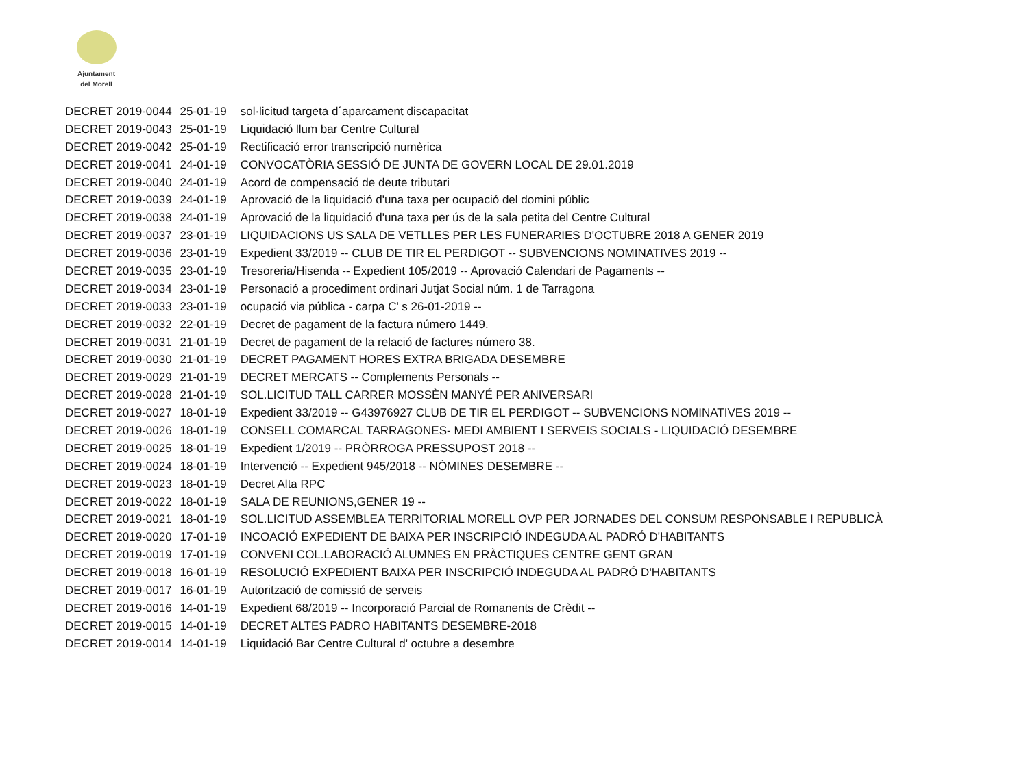Ajuntament
del Morell
| DECRET 2019-0044 | 25-01-19 | sol·licitud targeta d´aparcament discapacitat |
| DECRET 2019-0043 | 25-01-19 | Liquidació llum bar Centre Cultural |
| DECRET 2019-0042 | 25-01-19 | Rectificació error transcripció numèrica |
| DECRET 2019-0041 | 24-01-19 | CONVOCATÒRIA SESSIÓ DE JUNTA DE GOVERN LOCAL DE 29.01.2019 |
| DECRET 2019-0040 | 24-01-19 | Acord de compensació de deute tributari |
| DECRET 2019-0039 | 24-01-19 | Aprovació de la liquidació d'una taxa per ocupació del domini públic |
| DECRET 2019-0038 | 24-01-19 | Aprovació de la liquidació d'una taxa per ús de la sala petita del Centre Cultural |
| DECRET 2019-0037 | 23-01-19 | LIQUIDACIONS US SALA DE VETLLES PER LES FUNERARIES D'OCTUBRE 2018 A GENER 2019 |
| DECRET 2019-0036 | 23-01-19 | Expedient 33/2019 -- CLUB DE TIR EL PERDIGOT -- SUBVENCIONS NOMINATIVES 2019 -- |
| DECRET 2019-0035 | 23-01-19 | Tresoreria/Hisenda -- Expedient 105/2019 -- Aprovació Calendari de Pagaments -- |
| DECRET 2019-0034 | 23-01-19 | Personació a procediment ordinari Jutjat Social núm. 1 de Tarragona |
| DECRET 2019-0033 | 23-01-19 | ocupació via pública - carpa C' s 26-01-2019 -- |
| DECRET 2019-0032 | 22-01-19 | Decret de pagament de la factura número 1449. |
| DECRET 2019-0031 | 21-01-19 | Decret de pagament de la relació de factures número 38. |
| DECRET 2019-0030 | 21-01-19 | DECRET PAGAMENT HORES EXTRA BRIGADA DESEMBRE |
| DECRET 2019-0029 | 21-01-19 | DECRET MERCATS -- Complements Personals -- |
| DECRET 2019-0028 | 21-01-19 | SOL.LICITUD TALL CARRER MOSSÈN MANYÉ PER ANIVERSARI |
| DECRET 2019-0027 | 18-01-19 | Expedient 33/2019 -- G43976927 CLUB DE TIR EL PERDIGOT -- SUBVENCIONS NOMINATIVES 2019 -- |
| DECRET 2019-0026 | 18-01-19 | CONSELL COMARCAL TARRAGONES- MEDI AMBIENT I SERVEIS SOCIALS - LIQUIDACIÓ DESEMBRE |
| DECRET 2019-0025 | 18-01-19 | Expedient 1/2019 -- PRÒRROGA PRESSUPOST 2018 -- |
| DECRET 2019-0024 | 18-01-19 | Intervenció -- Expedient 945/2018 -- NÒMINES DESEMBRE -- |
| DECRET 2019-0023 | 18-01-19 | Decret Alta RPC |
| DECRET 2019-0022 | 18-01-19 | SALA DE REUNIONS,GENER 19 -- |
| DECRET 2019-0021 | 18-01-19 | SOL.LICITUD ASSEMBLEA TERRITORIAL MORELL OVP PER JORNADES DEL CONSUM RESPONSABLE I REPUBLICÀ |
| DECRET 2019-0020 | 17-01-19 | INCOACIÓ EXPEDIENT DE BAIXA PER INSCRIPCIÓ INDEGUDA AL PADRÓ D'HABITANTS |
| DECRET 2019-0019 | 17-01-19 | CONVENI COL.LABORACIÓ ALUMNES EN PRÀCTIQUES CENTRE GENT GRAN |
| DECRET 2019-0018 | 16-01-19 | RESOLUCIÓ EXPEDIENT BAIXA PER INSCRIPCIÓ INDEGUDA AL PADRÓ D'HABITANTS |
| DECRET 2019-0017 | 16-01-19 | Autorització de comissió de serveis |
| DECRET 2019-0016 | 14-01-19 | Expedient 68/2019 -- Incorporació Parcial de Romanents de Crèdit -- |
| DECRET 2019-0015 | 14-01-19 | DECRET ALTES PADRO HABITANTS DESEMBRE-2018 |
| DECRET 2019-0014 | 14-01-19 | Liquidació Bar Centre Cultural d' octubre a desembre |